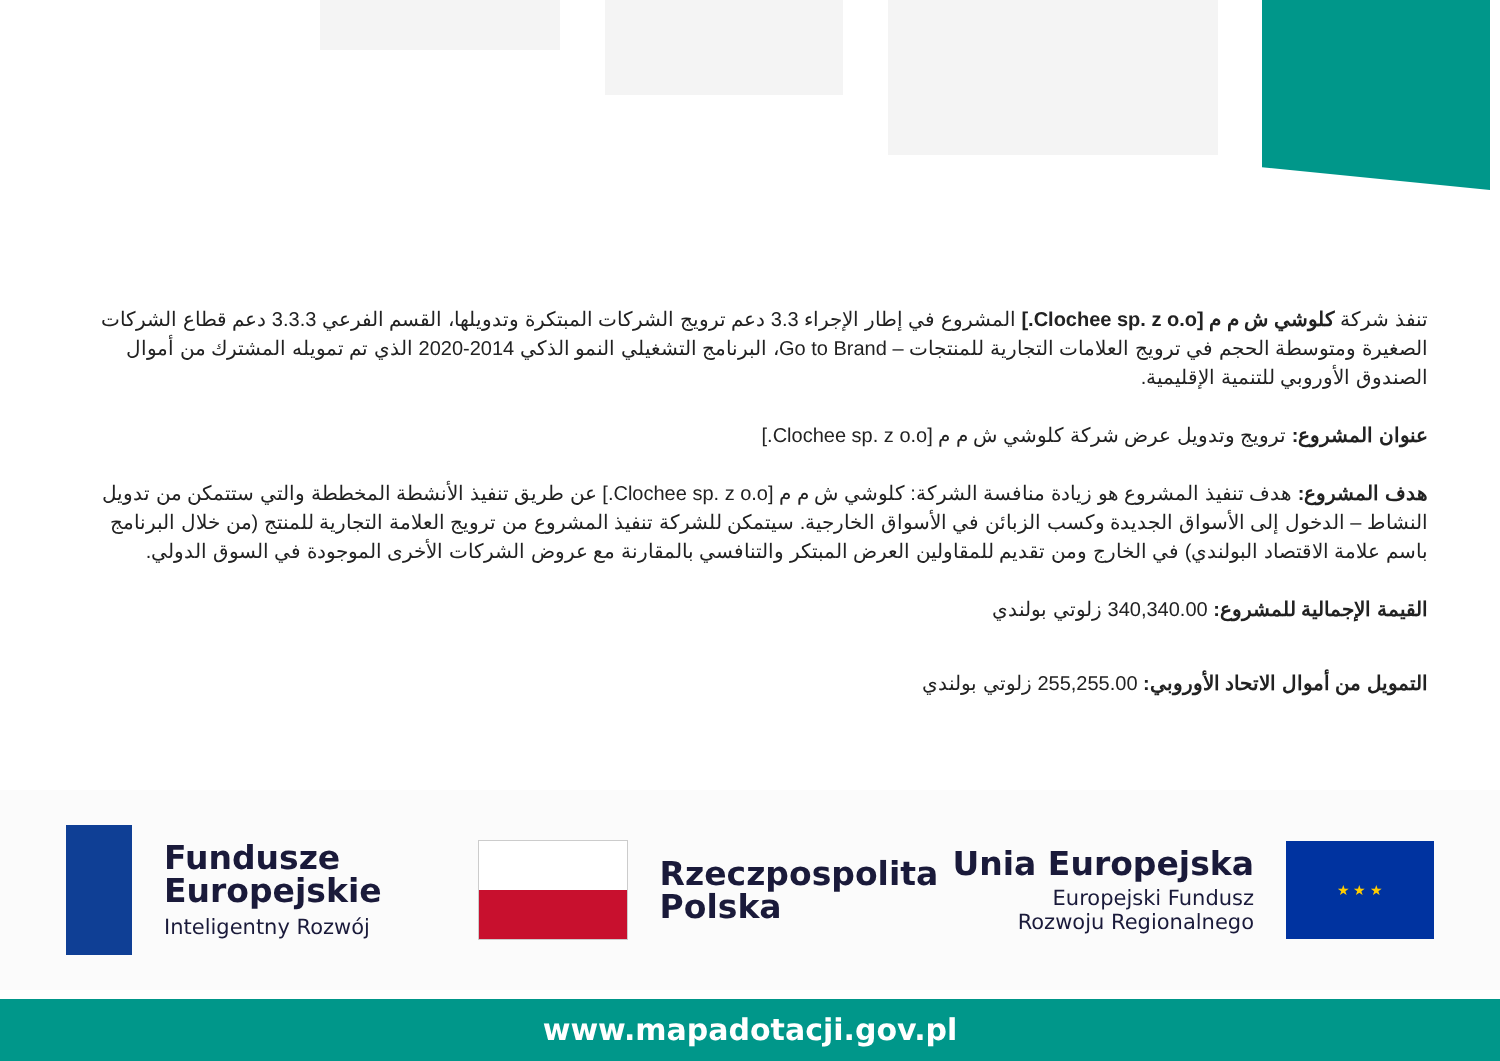تنفذ شركة كلوشي ش م م [Clochee sp. z o.o.] المشروع في إطار الإجراء 3.3 دعم ترويج الشركات المبتكرة وتدويلها، القسم الفرعي 3.3.3 دعم قطاع الشركات الصغيرة ومتوسطة الحجم في ترويج العلامات التجارية للمنتجات – Go to Brand، البرنامج التشغيلي النمو الذكي 2014-2020 الذي تم تمويله المشترك من أموال الصندوق الأوروبي للتنمية الإقليمية.
عنوان المشروع: ترويج وتدويل عرض شركة كلوشي ش م م [Clochee sp. z o.o.]
هدف المشروع: هدف تنفيذ المشروع هو زيادة منافسة الشركة: كلوشي ش م م [Clochee sp. z o.o.] عن طريق تنفيذ الأنشطة المخططة والتي ستتمكن من تدويل النشاط – الدخول إلى الأسواق الجديدة وكسب الزبائن في الأسواق الخارجية. سيتمكن للشركة تنفيذ المشروع من ترويج العلامة التجارية للمنتج (من خلال البرنامج باسم علامة الاقتصاد البولندي) في الخارج ومن تقديم للمقاولين العرض المبتكر والتنافسي بالمقارنة مع عروض الشركات الأخرى الموجودة في السوق الدولي.
القيمة الإجمالية للمشروع: 340,340.00 زلوتي بولندي
التمويل من أموال الاتحاد الأوروبي: 255,255.00 زلوتي بولندي
Fundusze
Europejskie
Inteligentny Rozwój
Rzeczpospolita
Polska
Unia Europejska
Europejski Fundusz
Rozwoju Regionalnego
★ ★ ★
www.mapadotacji.gov.pl